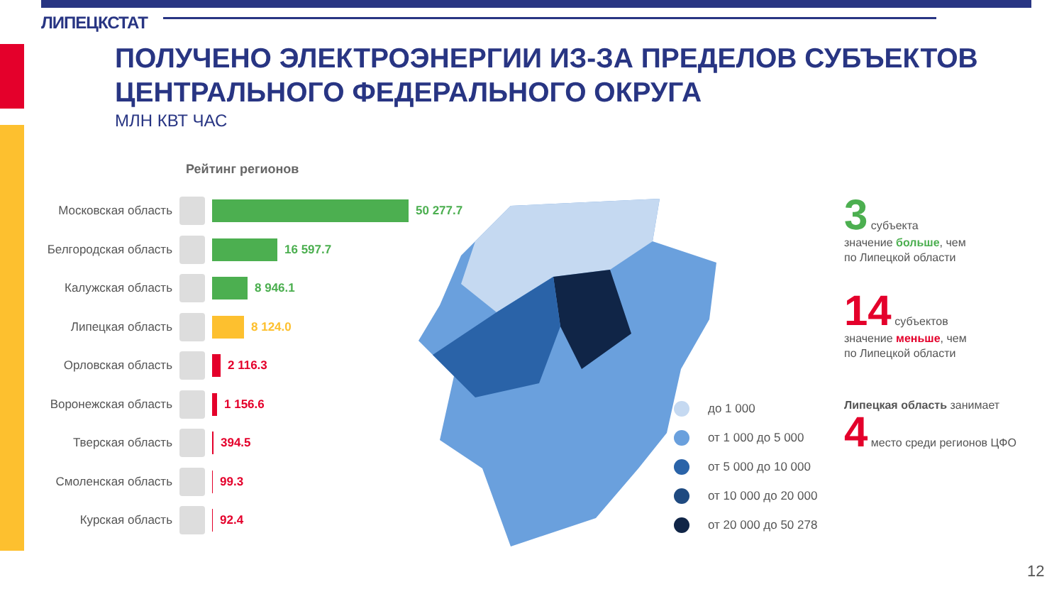ЛИПЕЦКСТАТ
ПОЛУЧЕНО ЭЛЕКТРОЭНЕРГИИ ИЗ-ЗА ПРЕДЕЛОВ СУБЪЕКТОВ
ЦЕНТРАЛЬНОГО ФЕДЕРАЛЬНОГО ОКРУГА
МЛН КВТ ЧАС
Рейтинг регионов
Московская область 50 277.7
Белгородская область 16 597.7
Калужская область 8 946.1
Липецкая область 8 124.0
Орловская область 2 116.3
Воронежская область 1 156.6
Тверская область 394.5
Смоленская область 99.3
Курская область 92.4
до 1 000
от 1 000 до 5 000
от 5 000 до 10 000
от 10 000 до 20 000
от 20 000 до 50 278
3 субъекта
значение больше, чем
по Липецкой области
14 субъектов
значение меньше, чем
по Липецкой области
Липецкая область занимает
4 место среди регионов ЦФО
12